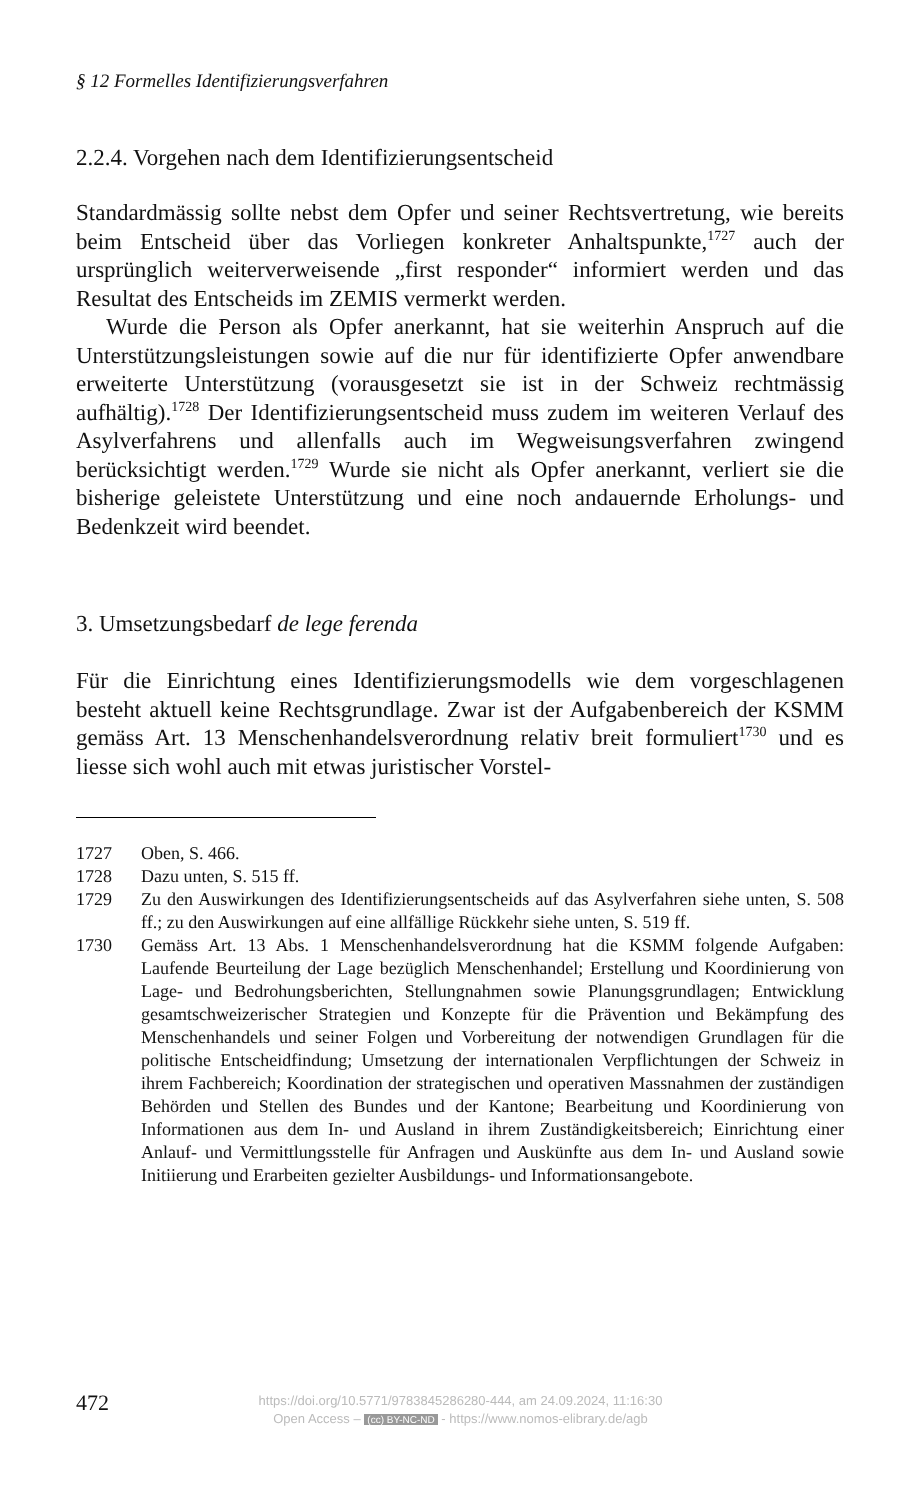§ 12 Formelles Identifizierungsverfahren
2.2.4. Vorgehen nach dem Identifizierungsentscheid
Standardmässig sollte nebst dem Opfer und seiner Rechtsvertretung, wie bereits beim Entscheid über das Vorliegen konkreter Anhaltspunkte,<sup>1727</sup> auch der ursprünglich weiterverweisende „first responder“ informiert werden und das Resultat des Entscheids im ZEMIS vermerkt werden.
Wurde die Person als Opfer anerkannt, hat sie weiterhin Anspruch auf die Unterstützungsleistungen sowie auf die nur für identifizierte Opfer anwendbare erweiterte Unterstützung (vorausgesetzt sie ist in der Schweiz rechtmässig aufhältig).<sup>1728</sup> Der Identifizierungsentscheid muss zudem im weiteren Verlauf des Asylverfahrens und allenfalls auch im Wegweisungsverfahren zwingend berücksichtigt werden.<sup>1729</sup> Wurde sie nicht als Opfer anerkannt, verliert sie die bisherige geleistete Unterstützung und eine noch andauernde Erholungs- und Bedenkzeit wird beendet.
3. Umsetzungsbedarf de lege ferenda
Für die Einrichtung eines Identifizierungsmodells wie dem vorgeschlagenen besteht aktuell keine Rechtsgrundlage. Zwar ist der Aufgabenbereich der KSMM gemäss Art. 13 Menschenhandelsverordnung relativ breit formuliert<sup>1730</sup> und es liesse sich wohl auch mit etwas juristischer Vorstel-
1727 Oben, S. 466.
1728 Dazu unten, S. 515 ff.
1729 Zu den Auswirkungen des Identifizierungsentscheids auf das Asylverfahren siehe unten, S. 508 ff.; zu den Auswirkungen auf eine allfällige Rückkehr siehe unten, S. 519 ff.
1730 Gemäss Art. 13 Abs. 1 Menschenhandelsverordnung hat die KSMM folgende Aufgaben: Laufende Beurteilung der Lage bezüglich Menschenhandel; Erstellung und Koordinierung von Lage- und Bedrohungsberichten, Stellungnahmen sowie Planungsgrundlagen; Entwicklung gesamtschweizerischer Strategien und Konzepte für die Prävention und Bekämpfung des Menschenhandels und seiner Folgen und Vorbereitung der notwendigen Grundlagen für die politische Entscheidfindung; Umsetzung der internationalen Verpflichtungen der Schweiz in ihrem Fachbereich; Koordination der strategischen und operativen Massnahmen der zuständigen Behörden und Stellen des Bundes und der Kantone; Bearbeitung und Koordinierung von Informationen aus dem In- und Ausland in ihrem Zuständigkeitsbereich; Einrichtung einer Anlauf- und Vermittlungsstelle für Anfragen und Auskünfte aus dem In- und Ausland sowie Initiierung und Erarbeiten gezielter Ausbildungs- und Informationsangebote.
472
https://doi.org/10.5771/9783845286280-444, am 24.09.2024, 11:16:30
Open Access – (cc) BY-NC-ND - https://www.nomos-elibrary.de/agb